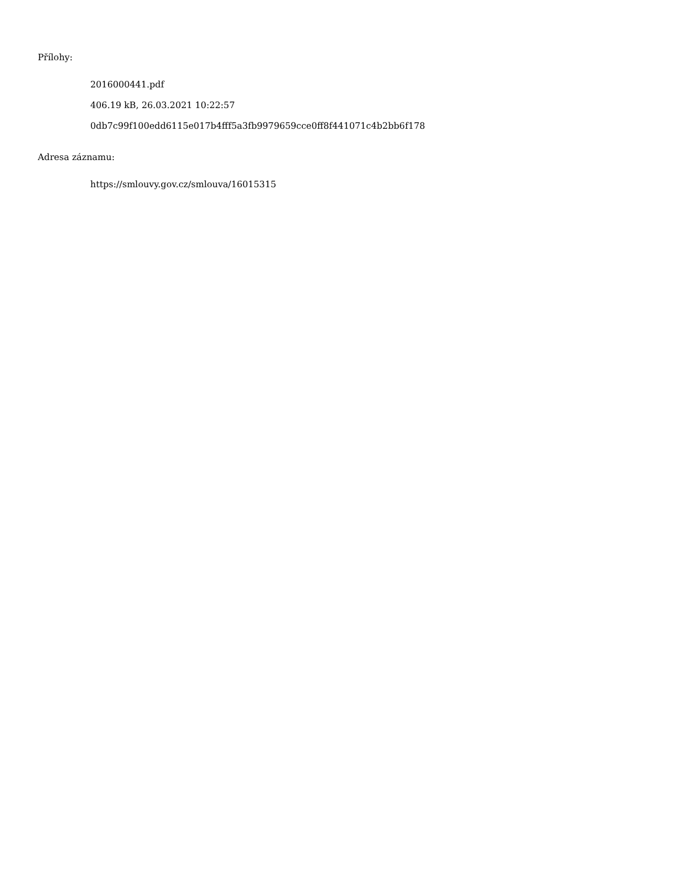Přílohy:
2016000441.pdf
406.19 kB, 26.03.2021 10:22:57
0db7c99f100edd6115e017b4fff5a3fb9979659cce0ff8f441071c4b2bb6f178
Adresa záznamu:
https://smlouvy.gov.cz/smlouva/16015315